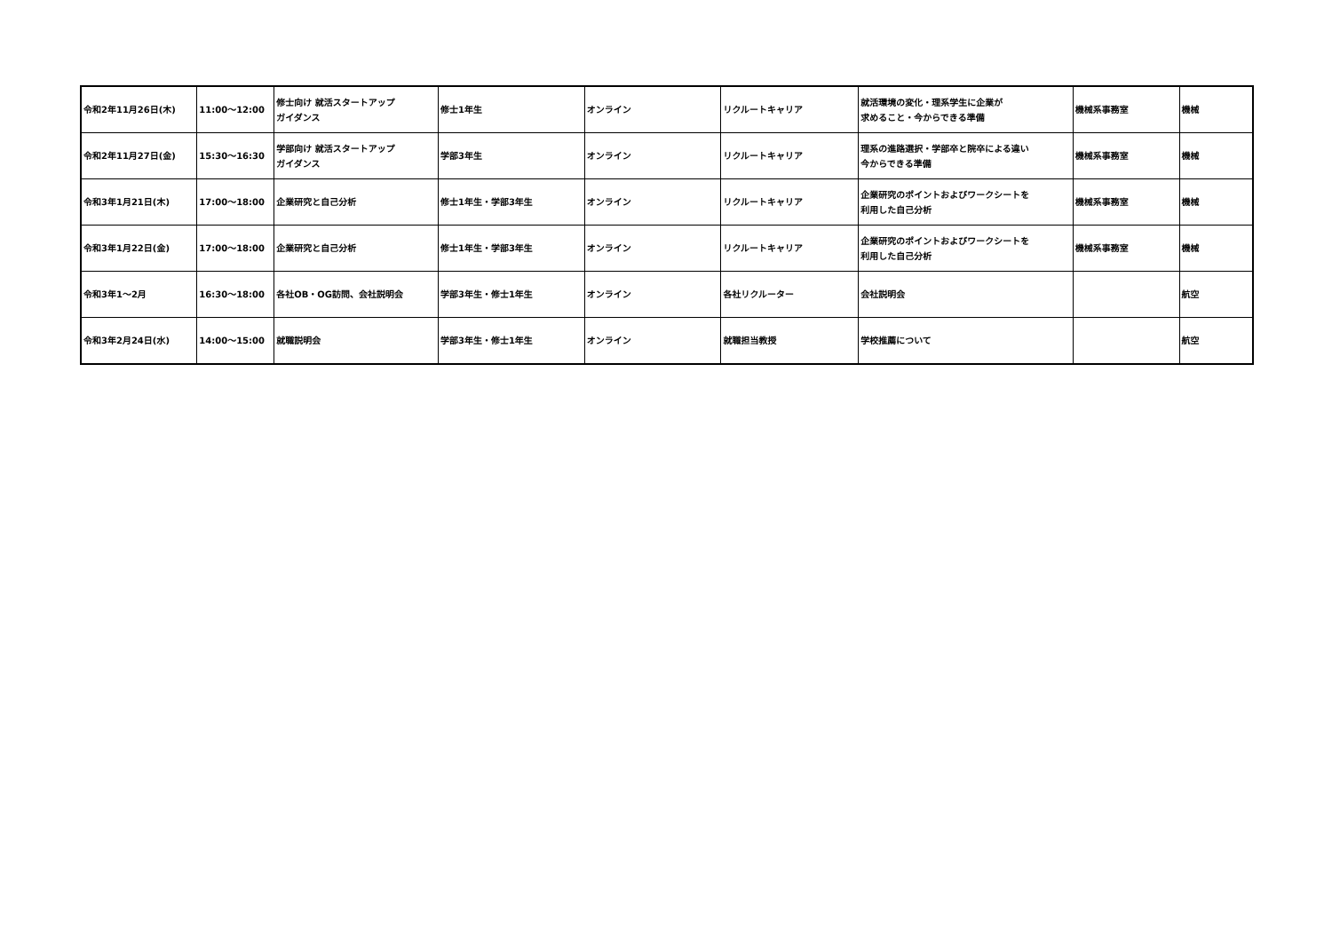| 令和2年11月26日(木) | 11:00～12:00 | 修士向け 就活スタートアップ ガイダンス | 修士1年生 | オンライン | リクルートキャリア | 就活環境の変化・理系学生に企業が 求めること・今からできる準備 | 機械系事務室 | 機械 |
| 令和2年11月27日(金) | 15:30～16:30 | 学部向け 就活スタートアップ ガイダンス | 学部3年生 | オンライン | リクルートキャリア | 理系の進路選択・学部卒と院卒による違い 今からできる準備 | 機械系事務室 | 機械 |
| 令和3年1月21日(木) | 17:00～18:00 | 企業研究と自己分析 | 修士1年生・学部3年生 | オンライン | リクルートキャリア | 企業研究のポイントおよびワークシートを 利用した自己分析 | 機械系事務室 | 機械 |
| 令和3年1月22日(金) | 17:00～18:00 | 企業研究と自己分析 | 修士1年生・学部3年生 | オンライン | リクルートキャリア | 企業研究のポイントおよびワークシートを 利用した自己分析 | 機械系事務室 | 機械 |
| 令和3年1～2月 | 16:30～18:00 | 各社OB・OG訪問、会社説明会 | 学部3年生・修士1年生 | オンライン | 各社リクルーター | 会社説明会 | | 航空 |
| 令和3年2月24日(水) | 14:00～15:00 | 就職説明会 | 学部3年生・修士1年生 | オンライン | 就職担当教授 | 学校推薦について | | 航空 |